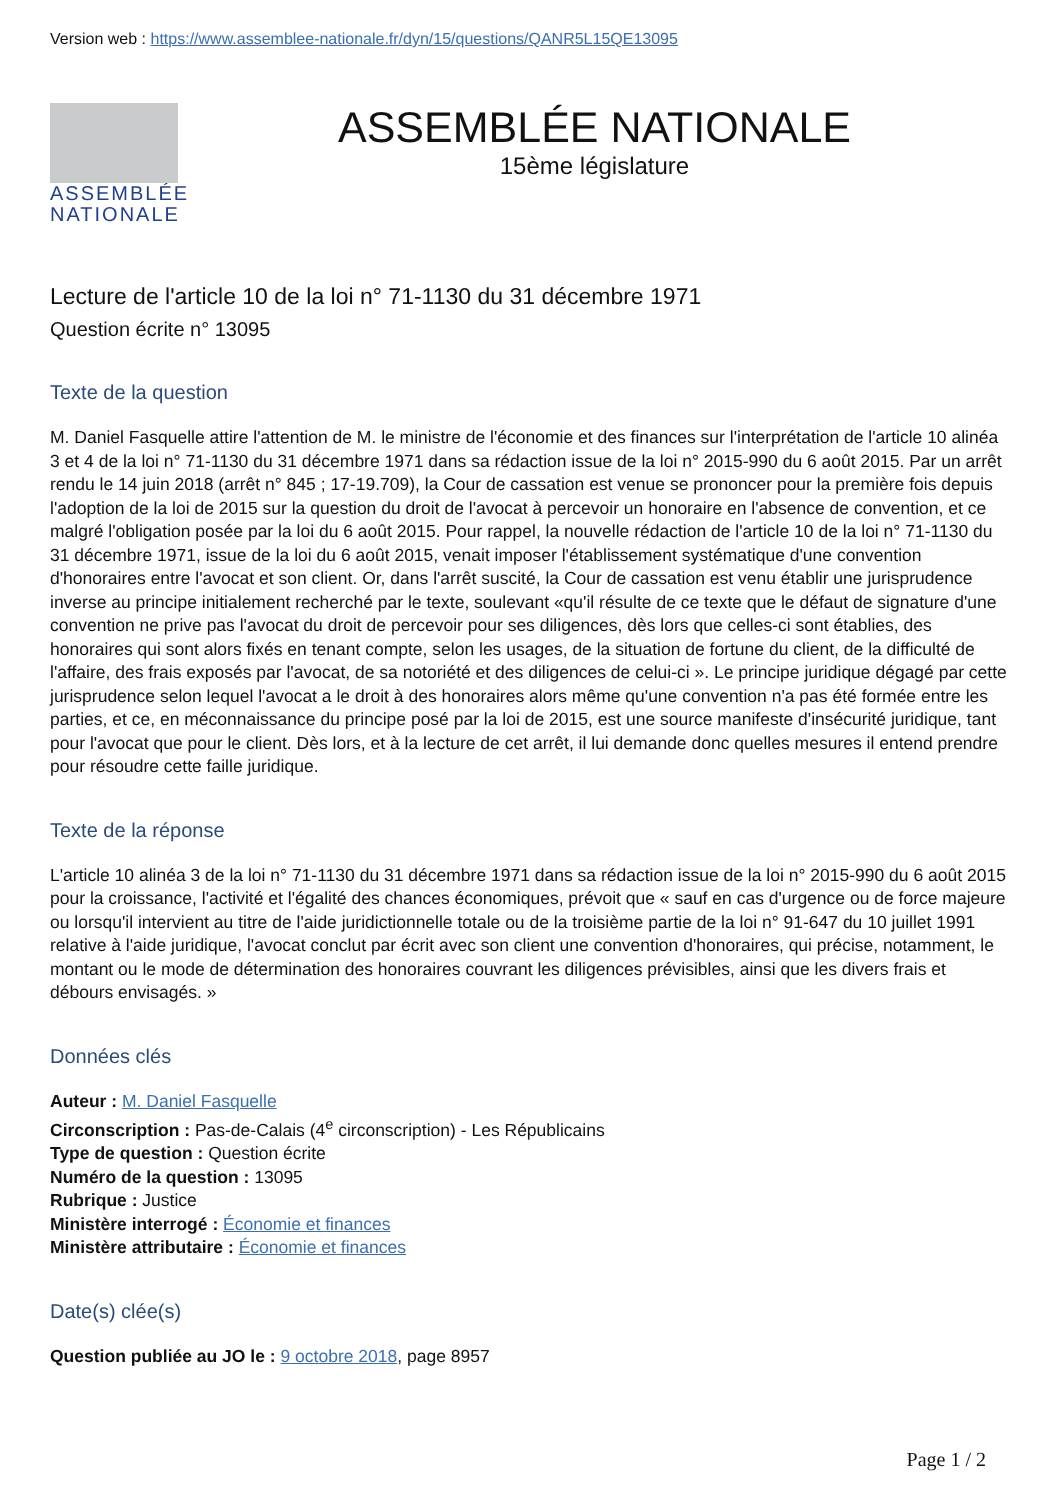Version web : https://www.assemblee-nationale.fr/dyn/15/questions/QANR5L15QE13095
ASSEMBLÉE
NATIONALE
ASSEMBLÉE NATIONALE
15ème législature
Lecture de l'article 10 de la loi n° 71-1130 du 31 décembre 1971
Question écrite n° 13095
Texte de la question
M. Daniel Fasquelle attire l'attention de M. le ministre de l'économie et des finances sur l'interprétation de l'article 10 alinéa 3 et 4 de la loi n° 71-1130 du 31 décembre 1971 dans sa rédaction issue de la loi n° 2015-990 du 6 août 2015. Par un arrêt rendu le 14 juin 2018 (arrêt n° 845 ; 17-19.709), la Cour de cassation est venue se prononcer pour la première fois depuis l'adoption de la loi de 2015 sur la question du droit de l'avocat à percevoir un honoraire en l'absence de convention, et ce malgré l'obligation posée par la loi du 6 août 2015. Pour rappel, la nouvelle rédaction de l'article 10 de la loi n° 71-1130 du 31 décembre 1971, issue de la loi du 6 août 2015, venait imposer l'établissement systématique d'une convention d'honoraires entre l'avocat et son client. Or, dans l'arrêt suscité, la Cour de cassation est venu établir une jurisprudence inverse au principe initialement recherché par le texte, soulevant «qu'il résulte de ce texte que le défaut de signature d'une convention ne prive pas l'avocat du droit de percevoir pour ses diligences, dès lors que celles-ci sont établies, des honoraires qui sont alors fixés en tenant compte, selon les usages, de la situation de fortune du client, de la difficulté de l'affaire, des frais exposés par l'avocat, de sa notoriété et des diligences de celui-ci ». Le principe juridique dégagé par cette jurisprudence selon lequel l'avocat a le droit à des honoraires alors même qu'une convention n'a pas été formée entre les parties, et ce, en méconnaissance du principe posé par la loi de 2015, est une source manifeste d'insécurité juridique, tant pour l'avocat que pour le client. Dès lors, et à la lecture de cet arrêt, il lui demande donc quelles mesures il entend prendre pour résoudre cette faille juridique.
Texte de la réponse
L'article 10 alinéa 3 de la loi n° 71-1130 du 31 décembre 1971 dans sa rédaction issue de la loi n° 2015-990 du 6 août 2015 pour la croissance, l'activité et l'égalité des chances économiques, prévoit que « sauf en cas d'urgence ou de force majeure ou lorsqu'il intervient au titre de l'aide juridictionnelle totale ou de la troisième partie de la loi n° 91-647 du 10 juillet 1991 relative à l'aide juridique, l'avocat conclut par écrit avec son client une convention d'honoraires, qui précise, notamment, le montant ou le mode de détermination des honoraires couvrant les diligences prévisibles, ainsi que les divers frais et débours envisagés. »
Données clés
Auteur : M. Daniel Fasquelle
Circonscription : Pas-de-Calais (4<sup>e</sup> circonscription) - Les Républicains
Type de question : Question écrite
Numéro de la question : 13095
Rubrique : Justice
Ministère interrogé : Économie et finances
Ministère attributaire : Économie et finances
Date(s) clée(s)
Question publiée au JO le : 9 octobre 2018, page 8957
Page 1 / 2